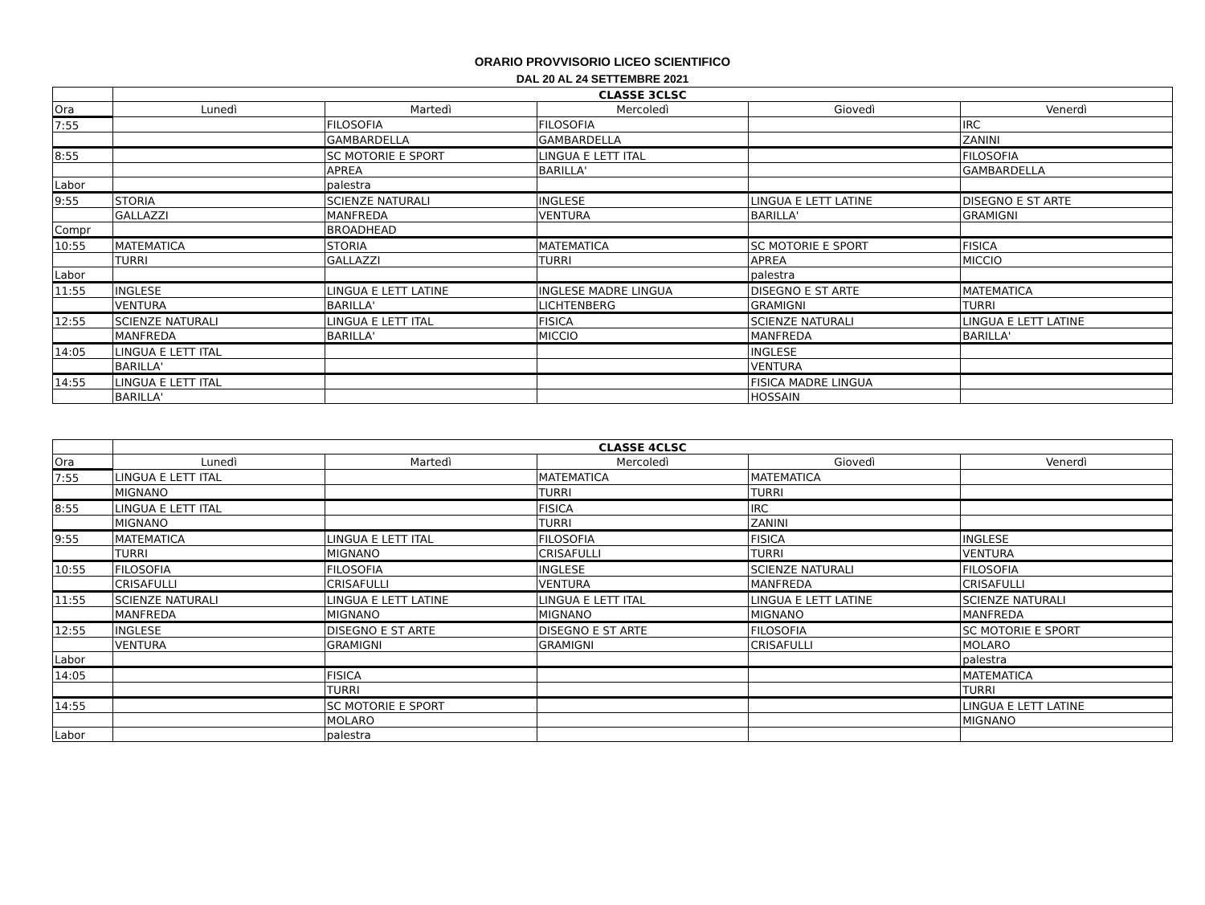ORARIO PROVVISORIO LICEO SCIENTIFICO
DAL 20 AL 24 SETTEMBRE 2021
| | CLASSE 3CLSC | | | | |
| --- | --- | --- | --- | --- | --- |
| Ora | Lunedì | Martedì | Mercoledì | Giovedì | Venerdì |
| 7:55 | | FILOSOFIA | FILOSOFIA | | IRC |
| | | GAMBARDELLA | GAMBARDELLA | | ZANINI |
| 8:55 | | SC MOTORIE E SPORT | LINGUA E LETT ITAL | | FILOSOFIA |
| | | APREA | BARILLA' | | GAMBARDELLA |
| Labor | | palestra | | | |
| 9:55 | STORIA | SCIENZE NATURALI | INGLESE | LINGUA E LETT LATINE | DISEGNO E ST ARTE |
| | GALLAZZI | MANFREDA | VENTURA | BARILLA' | GRAMIGNI |
| Compr | | BROADHEAD | | | |
| 10:55 | MATEMATICA | STORIA | MATEMATICA | SC MOTORIE E SPORT | FISICA |
| | TURRI | GALLAZZI | TURRI | APREA | MICCIO |
| Labor | | | | palestra | |
| 11:55 | INGLESE | LINGUA E LETT LATINE | INGLESE MADRE LINGUA | DISEGNO E ST ARTE | MATEMATICA |
| | VENTURA | BARILLA' | LICHTENBERG | GRAMIGNI | TURRI |
| 12:55 | SCIENZE NATURALI | LINGUA E LETT ITAL | FISICA | SCIENZE NATURALI | LINGUA E LETT LATINE |
| | MANFREDA | BARILLA' | MICCIO | MANFREDA | BARILLA' |
| 14:05 | LINGUA E LETT ITAL | | | INGLESE | |
| | BARILLA' | | | VENTURA | |
| 14:55 | LINGUA E LETT ITAL | | | FISICA MADRE LINGUA | |
| | BARILLA' | | | HOSSAIN | |
| | CLASSE 4CLSC | | | | |
| --- | --- | --- | --- | --- | --- |
| Ora | Lunedì | Martedì | Mercoledì | Giovedì | Venerdì |
| 7:55 | LINGUA E LETT ITAL | | MATEMATICA | MATEMATICA | |
| | MIGNANO | | TURRI | TURRI | |
| 8:55 | LINGUA E LETT ITAL | | FISICA | IRC | |
| | MIGNANO | | TURRI | ZANINI | |
| 9:55 | MATEMATICA | LINGUA E LETT ITAL | FILOSOFIA | FISICA | INGLESE |
| | TURRI | MIGNANO | CRISAFULLI | TURRI | VENTURA |
| 10:55 | FILOSOFIA | FILOSOFIA | INGLESE | SCIENZE NATURALI | FILOSOFIA |
| | CRISAFULLI | CRISAFULLI | VENTURA | MANFREDA | CRISAFULLI |
| 11:55 | SCIENZE NATURALI | LINGUA E LETT LATINE | LINGUA E LETT ITAL | LINGUA E LETT LATINE | SCIENZE NATURALI |
| | MANFREDA | MIGNANO | MIGNANO | MIGNANO | MANFREDA |
| 12:55 | INGLESE | DISEGNO E ST ARTE | DISEGNO E ST ARTE | FILOSOFIA | SC MOTORIE E SPORT |
| | VENTURA | GRAMIGNI | GRAMIGNI | CRISAFULLI | MOLARO |
| Labor | | | | | palestra |
| 14:05 | | FISICA | | | MATEMATICA |
| | | TURRI | | | TURRI |
| 14:55 | | SC MOTORIE E SPORT | | | LINGUA E LETT LATINE |
| | | MOLARO | | | MIGNANO |
| Labor | | palestra | | | |